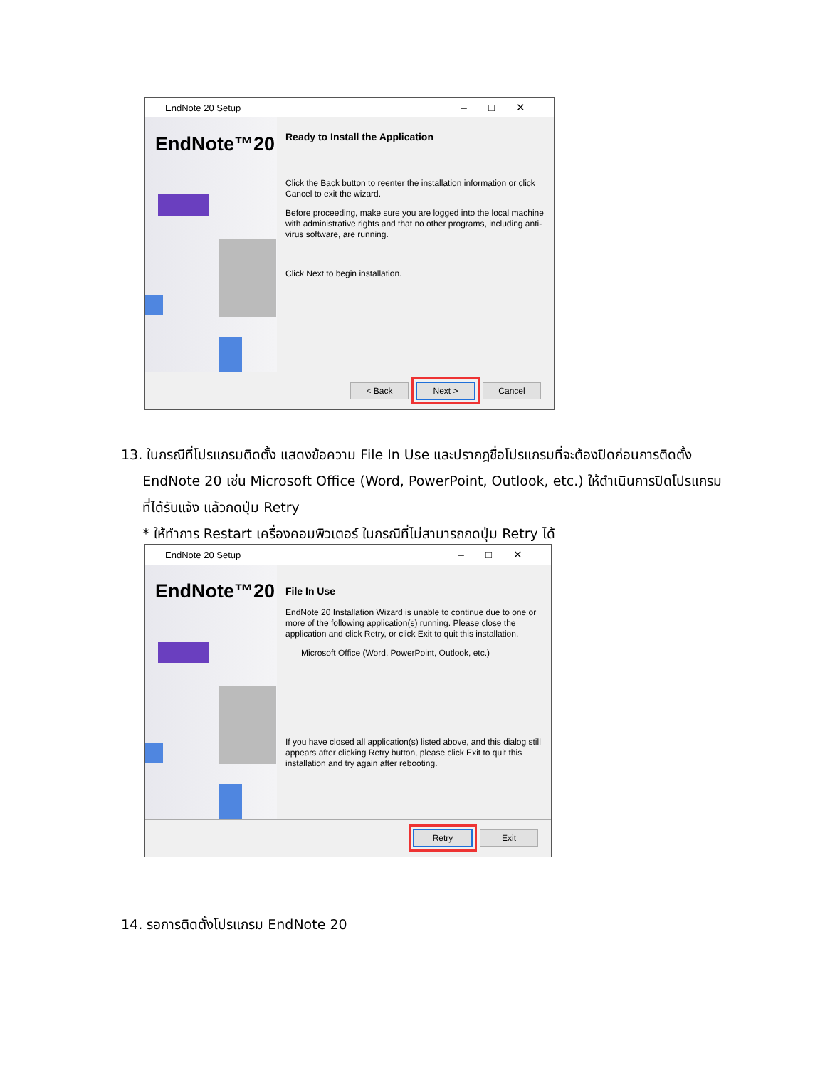EndNote 20 Setup –□✕
EndNote™20
Ready to Install the Application
Click the Back button to reenter the installation information or click Cancel to exit the wizard.
Before proceeding, make sure you are logged into the local machine with administrative rights and that no other programs, including anti-virus software, are running.
Click Next to begin installation.
< Back Next > Cancel
13. ในกรณีที่โปรแกรมติดตั้ง แสดงข้อความ File In Use และปรากฎชื่อโปรแกรมที่จะต้องปิดก่อนการติดตั้ง
EndNote 20 เช่น Microsoft Office (Word, PowerPoint, Outlook, etc.) ให้ดำเนินการปิดโปรแกรม
ที่ได้รับแจ้ง แล้วกดปุ่ม Retry
* ให้ทำการ Restart เครื่องคอมพิวเตอร์ ในกรณีที่ไม่สามารถกดปุ่ม Retry ได้
EndNote 20 Setup –□✕
EndNote™20
File In Use
EndNote 20 Installation Wizard is unable to continue due to one or more of the following application(s) running. Please close the application and click Retry, or click Exit to quit this installation.
Microsoft Office (Word, PowerPoint, Outlook, etc.)
If you have closed all application(s) listed above, and this dialog still appears after clicking Retry button, please click Exit to quit this installation and try again after rebooting.
Retry Exit
14. รอการติดตั้งโปรแกรม EndNote 20